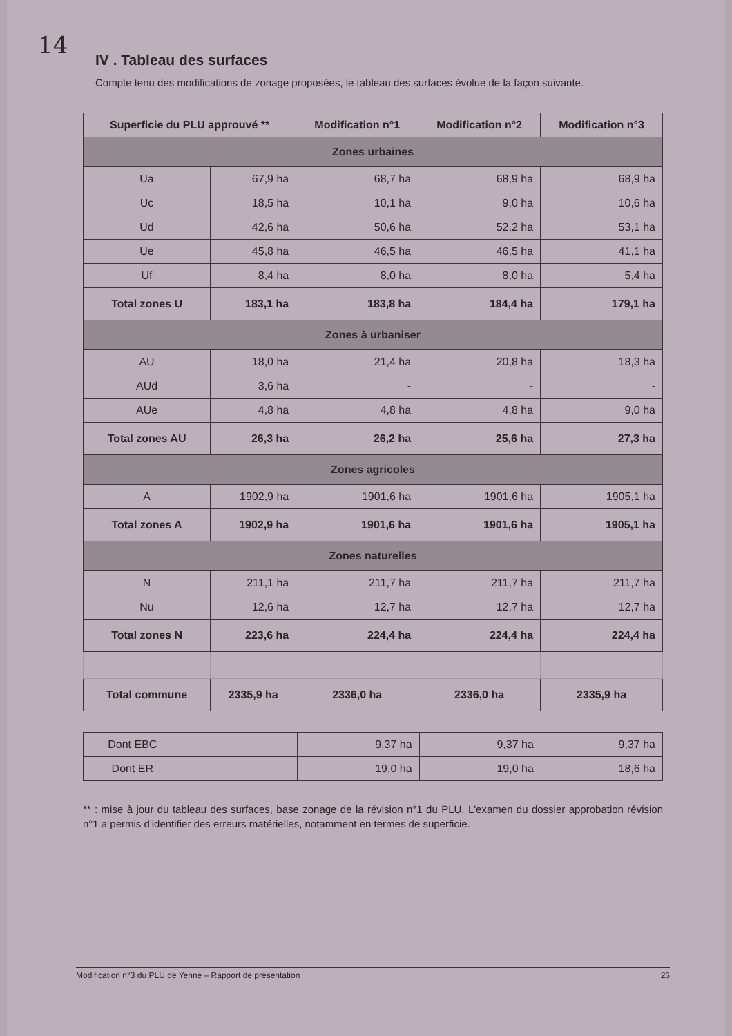14
IV . Tableau des surfaces
Compte tenu des modifications de zonage proposées, le tableau des surfaces évolue de la façon suivante.
| Superficie du PLU approuvé ** | | Modification n°1 | Modification n°2 | Modification n°3 |
| --- | --- | --- | --- | --- |
| Zones urbaines | | | | |
| Ua | 67,9 ha | 68,7 ha | 68,9 ha | 68,9 ha |
| Uc | 18,5 ha | 10,1 ha | 9,0 ha | 10,6 ha |
| Ud | 42,6 ha | 50,6 ha | 52,2 ha | 53,1 ha |
| Ue | 45,8 ha | 46,5 ha | 46,5 ha | 41,1 ha |
| Uf | 8,4 ha | 8,0 ha | 8,0 ha | 5,4 ha |
| Total zones U | 183,1 ha | 183,8 ha | 184,4 ha | 179,1 ha |
| Zones à urbaniser | | | | |
| AU | 18,0 ha | 21,4 ha | 20,8 ha | 18,3 ha |
| AUd | 3,6 ha | - | - | - |
| AUe | 4,8 ha | 4,8 ha | 4,8 ha | 9,0 ha |
| Total zones AU | 26,3 ha | 26,2 ha | 25,6 ha | 27,3 ha |
| Zones agricoles | | | | |
| A | 1902,9 ha | 1901,6 ha | 1901,6 ha | 1905,1 ha |
| Total zones A | 1902,9 ha | 1901,6 ha | 1901,6 ha | 1905,1 ha |
| Zones naturelles | | | | |
| N | 211,1 ha | 211,7 ha | 211,7 ha | 211,7 ha |
| Nu | 12,6 ha | 12,7 ha | 12,7 ha | 12,7 ha |
| Total zones N | 223,6 ha | 224,4 ha | 224,4 ha | 224,4 ha |
| Total commune | 2335,9 ha | 2336,0 ha | 2336,0 ha | 2335,9 ha |
| Dont EBC | | 9,37 ha | 9,37 ha | 9,37 ha |
| Dont ER | | 19,0 ha | 19,0 ha | 18,6 ha |
** : mise à jour du tableau des surfaces, base zonage de la révision n°1 du PLU. L'examen du dossier approbation révision n°1 a permis d'identifier des erreurs matérielles, notamment en termes de superficie.
Modification n°3 du PLU de Yenne – Rapport de présentation 26